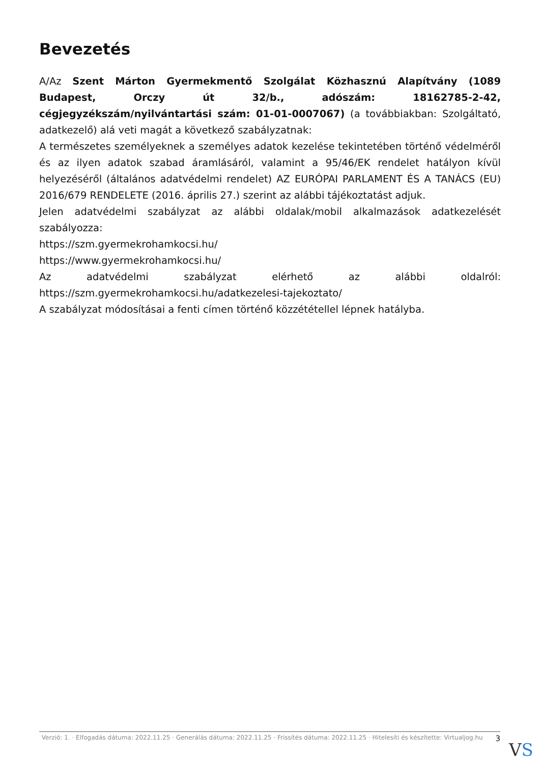Bevezetés
A/Az Szent Márton Gyermekmentő Szolgálat Közhasznú Alapítvány (1089 Budapest, Orczy út 32/b., adószám: 18162785-2-42, cégjegyzékszám/nyilvántartási szám: 01-01-0007067) (a továbbiakban: Szolgáltató, adatkezelő) alá veti magát a következő szabályzatnak:
A természetes személyeknek a személyes adatok kezelése tekintetében történő védelméről és az ilyen adatok szabad áramlásáról, valamint a 95/46/EK rendelet hatályon kívül helyezéséről (általános adatvédelmi rendelet) AZ EURÓPAI PARLAMENT ÉS A TANÁCS (EU) 2016/679 RENDELETE (2016. április 27.) szerint az alábbi tájékoztatást adjuk.
Jelen adatvédelmi szabályzat az alábbi oldalak/mobil alkalmazások adatkezelését szabályozza:
https://szm.gyermekrohamkocsi.hu/
https://www.gyermekrohamkocsi.hu/
Az adatvédelmi szabályzat elérhető az alábbi oldalról: https://szm.gyermekrohamkocsi.hu/adatkezelesi-tajekoztato/
A szabályzat módosításai a fenti címen történő közzététellel lépnek hatályba.
Verzió: 1. · Elfogadás dátuma: 2022.11.25 · Generálás dátuma: 2022.11.25 · Frissítés dátuma: 2022.11.25 · Hitelesíti és készítette: Virtualjog.hu
3
VS